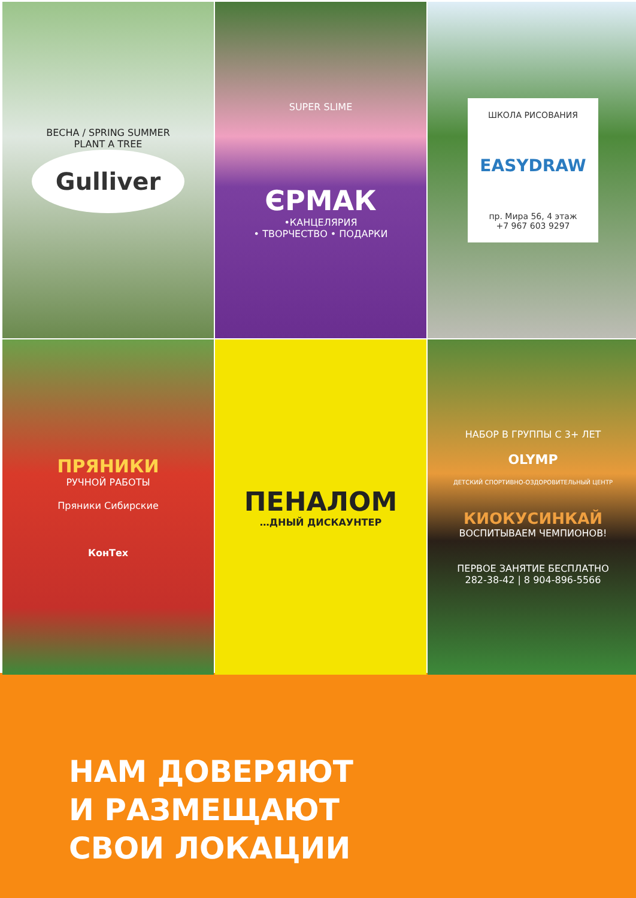ВЕСНА / SPRING SUMMER
PLANT A TREE
Gulliver
SUPER SLIME
ЄРМАК
•КАНЦЕЛЯРИЯ
• ТВОРЧЕСТВО • ПОДАРКИ
ШКОЛА РИСОВАНИЯ
EASYDRAW
пр. Мира 56, 4 этаж
+7 967 603 9297
ПРЯНИКИ
РУЧНОЙ РАБОТЫ
Пряники Сибирские
КонТех
ПЕНАЛОМ
…ДНЫЙ ДИСКАУНТЕР
НАБОР В ГРУППЫ С 3+ ЛЕТ
OLYMP
ДЕТСКИЙ СПОРТИВНО-ОЗДОРОВИТЕЛЬНЫЙ ЦЕНТР
КИОКУСИНКАЙ
ВОСПИТЫВАЕМ ЧЕМПИОНОВ!
ПЕРВОЕ ЗАНЯТИЕ БЕСПЛАТНО
282-38-42 | 8 904-896-5566
НАМ ДОВЕРЯЮТ
И РАЗМЕЩАЮТ
СВОИ ЛОКАЦИИ